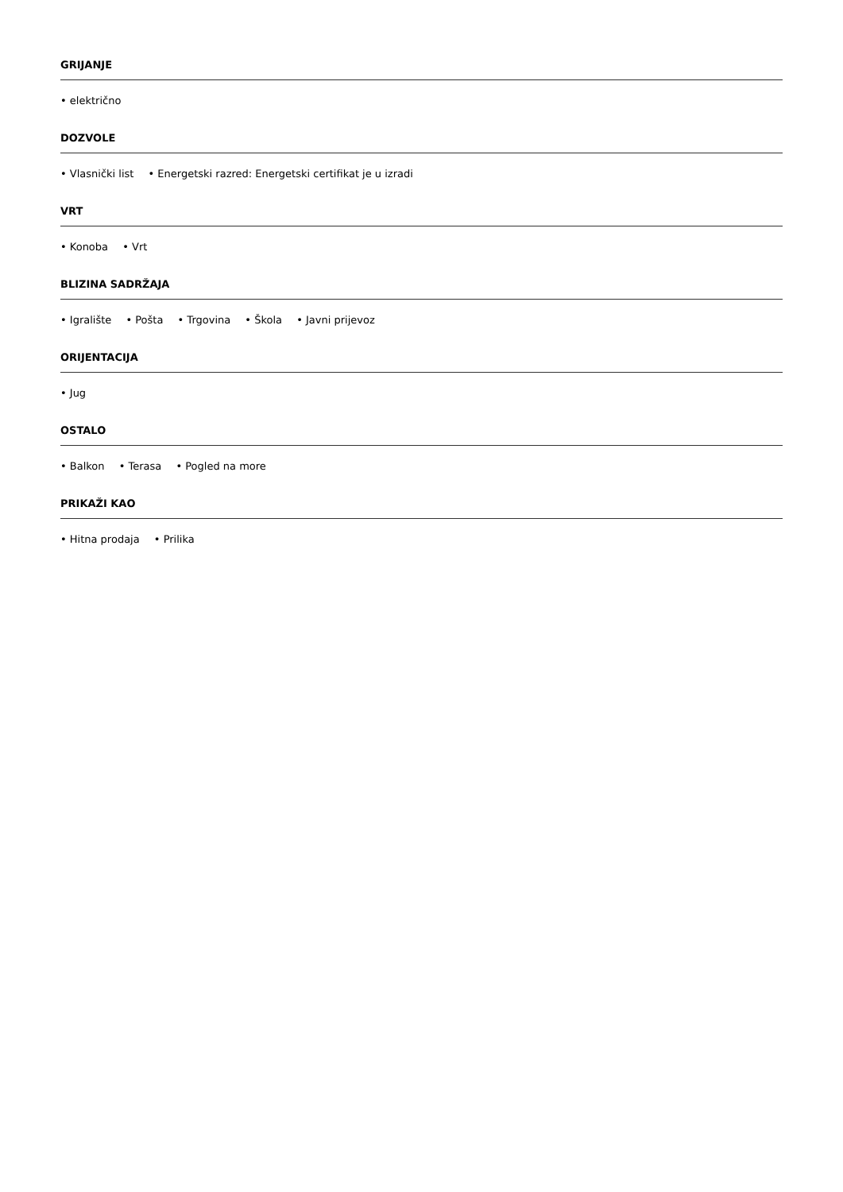GRIJANJE
• električno
DOZVOLE
• Vlasnički list • Energetski razred: Energetski certifikat je u izradi
VRT
• Konoba • Vrt
BLIZINA SADRŽAJA
• Igralište • Pošta • Trgovina • Škola • Javni prijevoz
ORIJENTACIJA
• Jug
OSTALO
• Balkon • Terasa • Pogled na more
PRIKAŽI KAO
• Hitna prodaja • Prilika